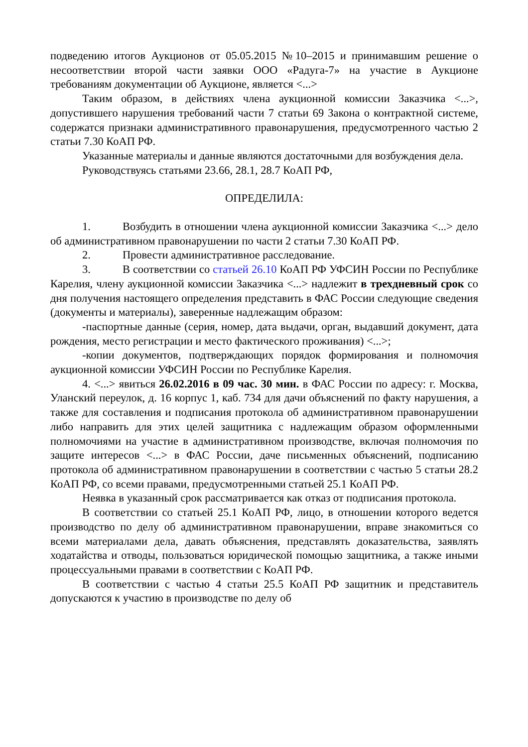подведению итогов Аукционов от 05.05.2015 №10–2015 и принимавшим решение о несоответствии второй части заявки ООО «Радуга-7» на участие в Аукционе требованиям документации об Аукционе, является <...>
Таким образом, в действиях члена аукционной комиссии Заказчика <...>, допустившего нарушения требований части 7 статьи 69 Закона о контрактной системе, содержатся признаки административного правонарушения, предусмотренного частью 2 статьи 7.30 КоАП РФ.
Указанные материалы и данные являются достаточными для возбуждения дела.
Руководствуясь статьями 23.66, 28.1, 28.7 КоАП РФ,
ОПРЕДЕЛИЛА:
1. Возбудить в отношении члена аукционной комиссии Заказчика <...> дело об административном правонарушении по части 2 статьи 7.30 КоАП РФ.
2. Провести административное расследование.
3. В соответствии со статьей 26.10 КоАП РФ УФСИН России по Республике Карелия, члену аукционной комиссии Заказчика <...> надлежит в трехдневный срок со дня получения настоящего определения представить в ФАС России следующие сведения (документы и материалы), заверенные надлежащим образом:
-паспортные данные (серия, номер, дата выдачи, орган, выдавший документ, дата рождения, место регистрации и место фактического проживания) <...>;
-копии документов, подтверждающих порядок формирования и полномочия аукционной комиссии УФСИН России по Республике Карелия.
4. <...> явиться 26.02.2016 в 09 час. 30 мин. в ФАС России по адресу: г. Москва, Уланский переулок, д. 16 корпус 1, каб. 734 для дачи объяснений по факту нарушения, а также для составления и подписания протокола об административном правонарушении либо направить для этих целей защитника с надлежащим образом оформленными полномочиями на участие в административном производстве, включая полномочия по защите интересов <...> в ФАС России, даче письменных объяснений, подписанию протокола об административном правонарушении в соответствии с частью 5 статьи 28.2 КоАП РФ, со всеми правами, предусмотренными статьей 25.1 КоАП РФ.
Неявка в указанный срок рассматривается как отказ от подписания протокола.
В соответствии со статьей 25.1 КоАП РФ, лицо, в отношении которого ведется производство по делу об административном правонарушении, вправе знакомиться со всеми материалами дела, давать объяснения, представлять доказательства, заявлять ходатайства и отводы, пользоваться юридической помощью защитника, а также иными процессуальными правами в соответствии с КоАП РФ.
В соответствии с частью 4 статьи 25.5 КоАП РФ защитник и представитель допускаются к участию в производстве по делу об